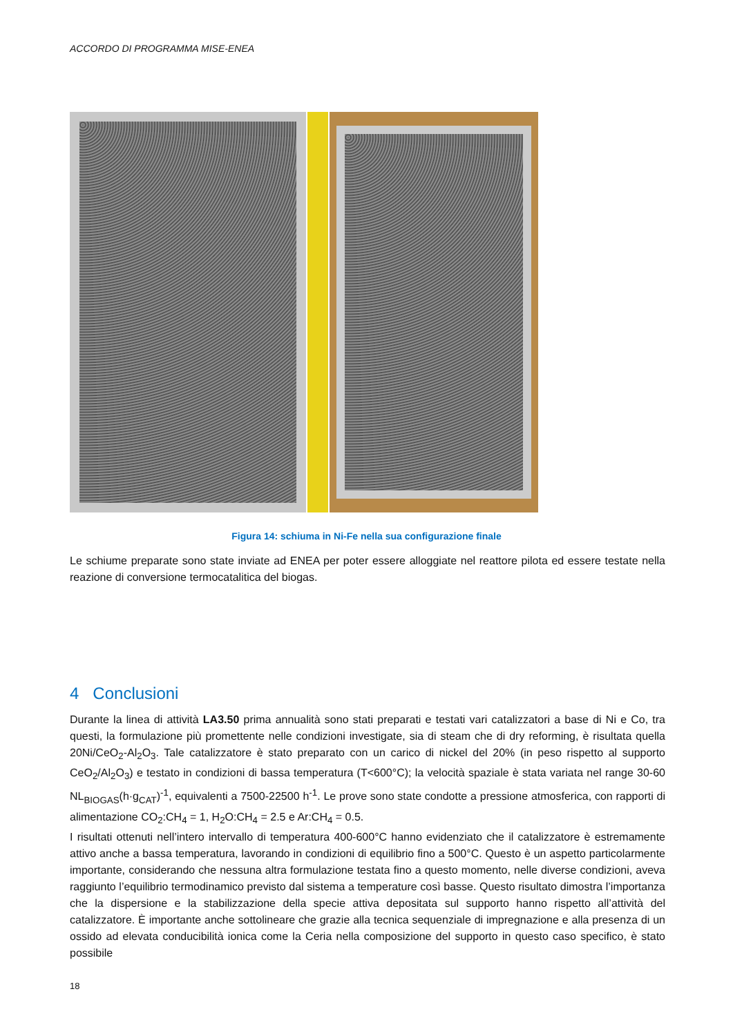ACCORDO DI PROGRAMMA MISE-ENEA
Figura 14: schiuma in Ni-Fe nella sua configurazione finale
Le schiume preparate sono state inviate ad ENEA per poter essere alloggiate nel reattore pilota ed essere testate nella reazione di conversione termocatalitica del biogas.
4 Conclusioni
Durante la linea di attività LA3.50 prima annualità sono stati preparati e testati vari catalizzatori a base di Ni e Co, tra questi, la formulazione più promettente nelle condizioni investigate, sia di steam che di dry reforming, è risultata quella 20Ni/CeO<sub>2</sub>-Al<sub>2</sub>O<sub>3</sub>. Tale catalizzatore è stato preparato con un carico di nickel del 20% (in peso rispetto al supporto CeO<sub>2</sub>/Al<sub>2</sub>O<sub>3</sub>) e testato in condizioni di bassa temperatura (T<600°C); la velocità spaziale è stata variata nel range 30-60 NL<sub>BIOGAS</sub>(h·g<sub>CAT</sub>)<sup>-1</sup>, equivalenti a 7500-22500 h<sup>-1</sup>. Le prove sono state condotte a pressione atmosferica, con rapporti di alimentazione CO<sub>2</sub>:CH<sub>4</sub> = 1, H<sub>2</sub>O:CH<sub>4</sub> = 2.5 e Ar:CH<sub>4</sub> = 0.5.
I risultati ottenuti nell’intero intervallo di temperatura 400-600°C hanno evidenziato che il catalizzatore è estremamente attivo anche a bassa temperatura, lavorando in condizioni di equilibrio fino a 500°C. Questo è un aspetto particolarmente importante, considerando che nessuna altra formulazione testata fino a questo momento, nelle diverse condizioni, aveva raggiunto l’equilibrio termodinamico previsto dal sistema a temperature così basse. Questo risultato dimostra l’importanza che la dispersione e la stabilizzazione della specie attiva depositata sul supporto hanno rispetto all’attività del catalizzatore. È importante anche sottolineare che grazie alla tecnica sequenziale di impregnazione e alla presenza di un ossido ad elevata conducibilità ionica come la Ceria nella composizione del supporto in questo caso specifico, è stato possibile
18